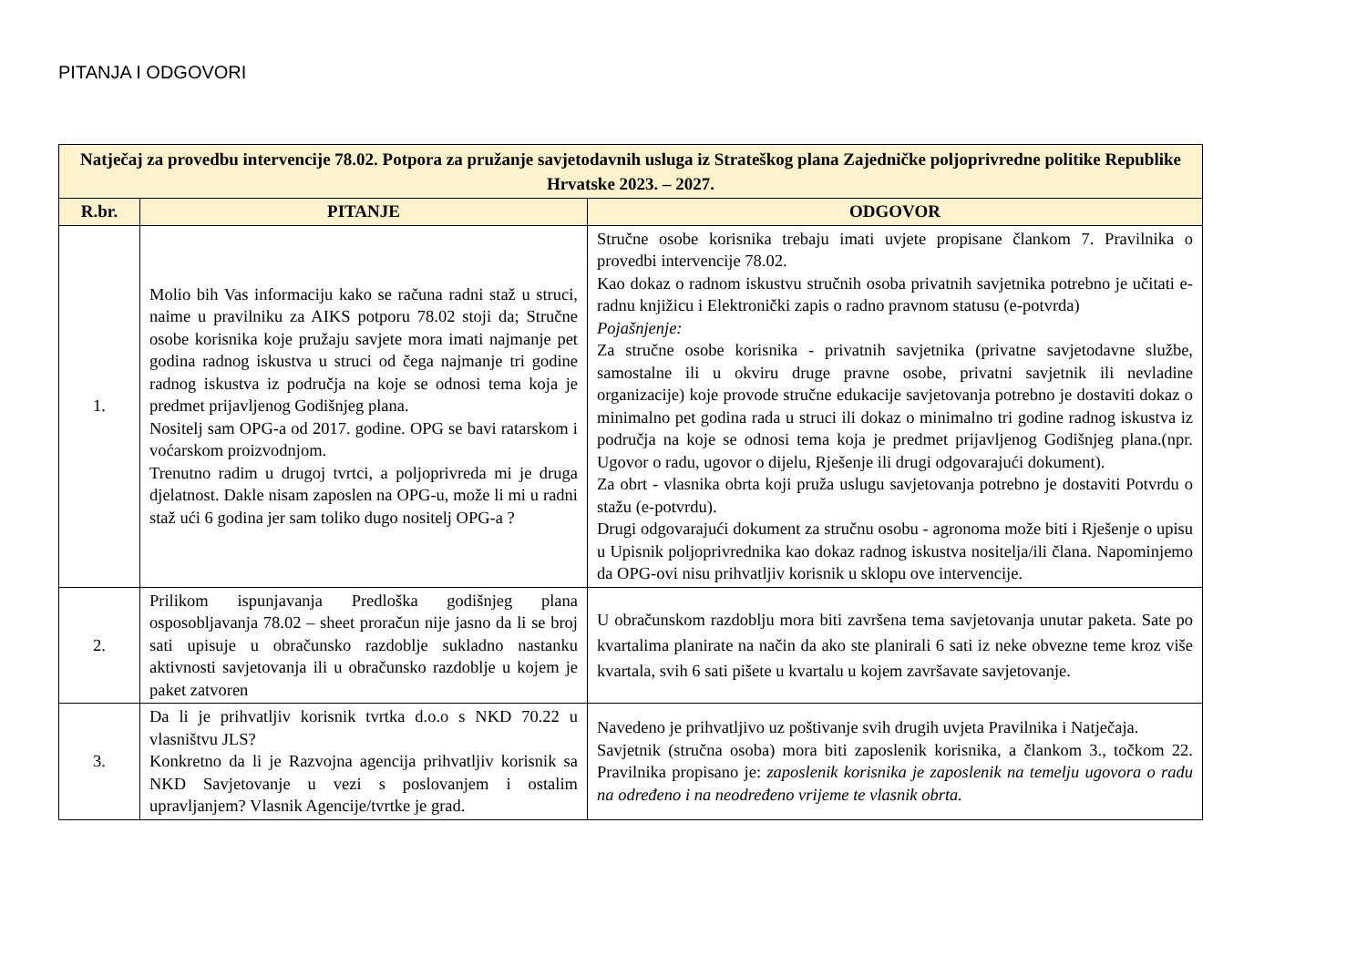PITANJA I ODGOVORI
| Natječaj za provedbu intervencije 78.02. Potpora za pružanje savjetodavnih usluga iz Strateškog plana Zajedničke poljoprivredne politike Republike Hrvatske 2023. – 2027. | | |
| --- | --- | --- |
| R.br. | PITANJE | ODGOVOR |
| 1. | Molio bih Vas informaciju kako se računa radni staž u struci, naime u pravilniku za AIKS potporu 78.02 stoji da; Stručne osobe korisnika koje pružaju savjete mora imati najmanje pet godina radnog iskustva u struci od čega najmanje tri godine radnog iskustva iz područja na koje se odnosi tema koja je predmet prijavljenog Godišnjeg plana. Nositelj sam OPG-a od 2017. godine. OPG se bavi ratarskom i voćarskom proizvodnjom. Trenutno radim u drugoj tvrtci, a poljoprivreda mi je druga djelatnost. Dakle nisam zaposlen na OPG-u, može li mi u radni staž ući 6 godina jer sam toliko dugo nositelj OPG-a ? | Stručne osobe korisnika trebaju imati uvjete propisane člankom 7. Pravilnika o provedbi intervencije 78.02. Kao dokaz o radnom iskustvu stručnih osoba privatnih savjetnika potrebno je učitati e-radnu knjižicu i Elektronički zapis o radno pravnom statusu (e-potvrda) Pojašnjenje: Za stručne osobe korisnika - privatnih savjetnika (privatne savjetodavne službe, samostalne ili u okviru druge pravne osobe, privatni savjetnik ili nevladine organizacije) koje provode stručne edukacije savjetovanja potrebno je dostaviti dokaz o minimalno pet godina rada u struci ili dokaz o minimalno tri godine radnog iskustva iz područja na koje se odnosi tema koja je predmet prijavljenog Godišnjeg plana.(npr. Ugovor o radu, ugovor o dijelu, Rješenje ili drugi odgovarajući dokument). Za obrt - vlasnika obrta koji pruža uslugu savjetovanja potrebno je dostaviti Potvrdu o stažu (e-potvrdu). Drugi odgovarajući dokument za stručnu osobu - agronoma može biti i Rješenje o upisu u Upisnik poljoprivrednika kao dokaz radnog iskustva nositelja/ili člana. Napominjemo da OPG-ovi nisu prihvatljiv korisnik u sklopu ove intervencije. |
| 2. | Prilikom ispunjavanja Predloška godišnjeg plana osposobljavanja 78.02 – sheet proračun nije jasno da li se broj sati upisuje u obračunsko razdoblje sukladno nastanku aktivnosti savjetovanja ili u obračunsko razdoblje u kojem je paket zatvoren | U obračunskom razdoblju mora biti završena tema savjetovanja unutar paketa. Sate po kvartalima planirate na način da ako ste planirali 6 sati iz neke obvezne teme kroz više kvartala, svih 6 sati pišete u kvartalu u kojem završavate savjetovanje. |
| 3. | Da li je prihvatljiv korisnik tvrtka d.o.o s NKD 70.22 u vlasništvu JLS? Konkretno da li je Razvojna agencija prihvatljiv korisnik sa NKD Savjetovanje u vezi s poslovanjem i ostalim upravljanjem? Vlasnik Agencije/tvrtke je grad. | Navedeno je prihvatljivo uz poštivanje svih drugih uvjeta Pravilnika i Natječaja. Savjetnik (stručna osoba) mora biti zaposlenik korisnika, a člankom 3., točkom 22. Pravilnika propisano je: zaposlenik korisnika je zaposlenik na temelju ugovora o radu na određeno i na neodređeno vrijeme te vlasnik obrta. |